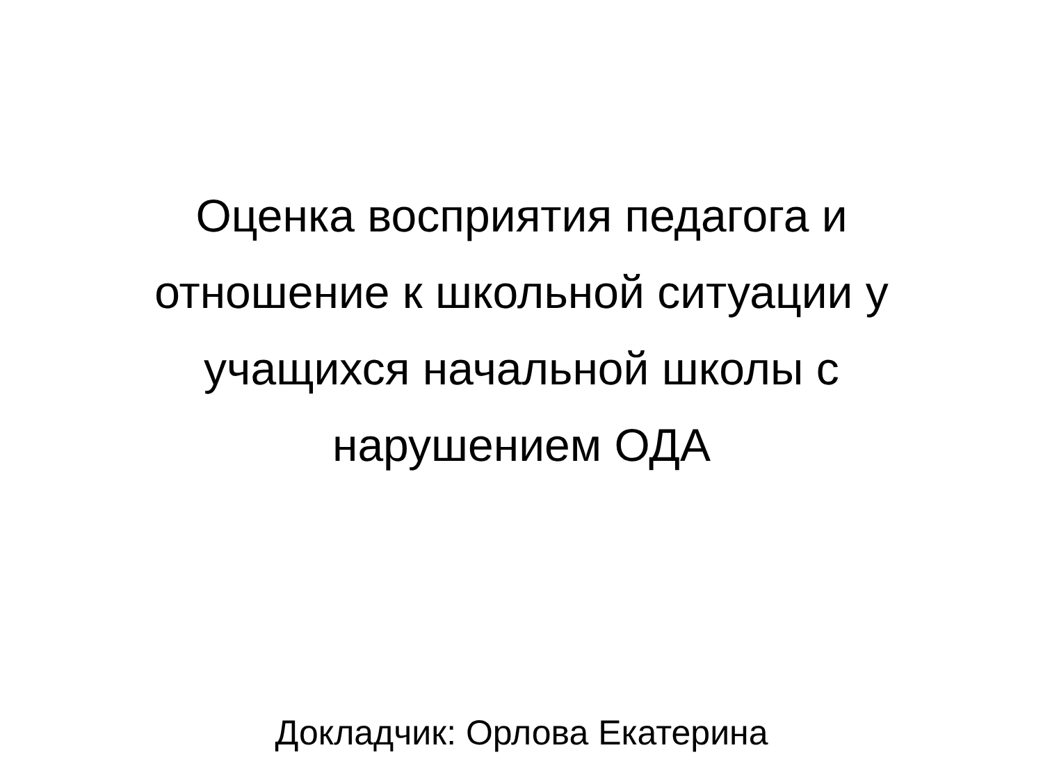Оценка восприятия педагога и отношение к школьной ситуации у учащихся начальной школы с нарушением ОДА
Докладчик: Орлова Екатерина